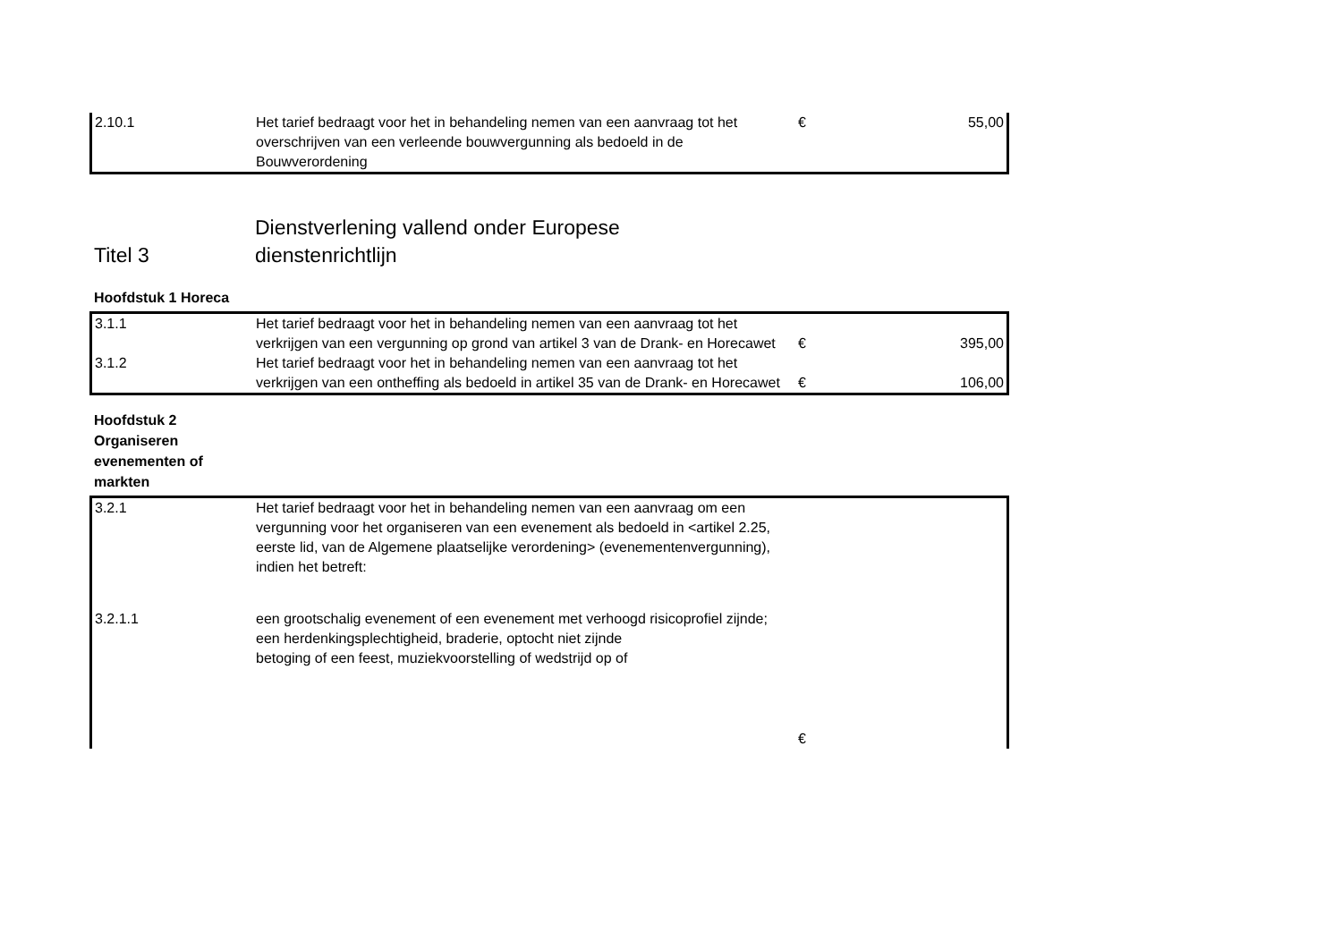| 2.10.1 | Het tarief bedraagt voor het in behandeling nemen van een aanvraag tot het overschrijven van een verleende bouwvergunning als bedoeld in de Bouwverordening | € | 55,00 |
Titel 3 Dienstverlening vallend onder Europese
dienstenrichtlijn
Hoofdstuk 1 Horeca
| 3.1.1 | Het tarief bedraagt voor het in behandeling nemen van een aanvraag tot het verkrijgen van een vergunning op grond van artikel 3 van de Drank- en Horecawet | € | 395,00 |
| 3.1.2 | Het tarief bedraagt voor het in behandeling nemen van een aanvraag tot het verkrijgen van een ontheffing als bedoeld in artikel 35 van de Drank- en Horecawet | € | 106,00 |
Hoofdstuk 2 Organiseren evenementen of markten
| 3.2.1 | Het tarief bedraagt voor het in behandeling nemen van een aanvraag om een vergunning voor het organiseren van een evenement als bedoeld in <artikel 2.25, eerste lid, van de Algemene plaatselijke verordening> (evenementenvergunning), indien het betreft: | | |
| 3.2.1.1 | een grootschalig evenement of een evenement met verhoogd risicoprofiel zijnde; een herdenkingsplechtigheid, braderie, optocht niet zijnde betoging of een feest, muziekvoorstelling of wedstrijd op of | | |
| | | € | |